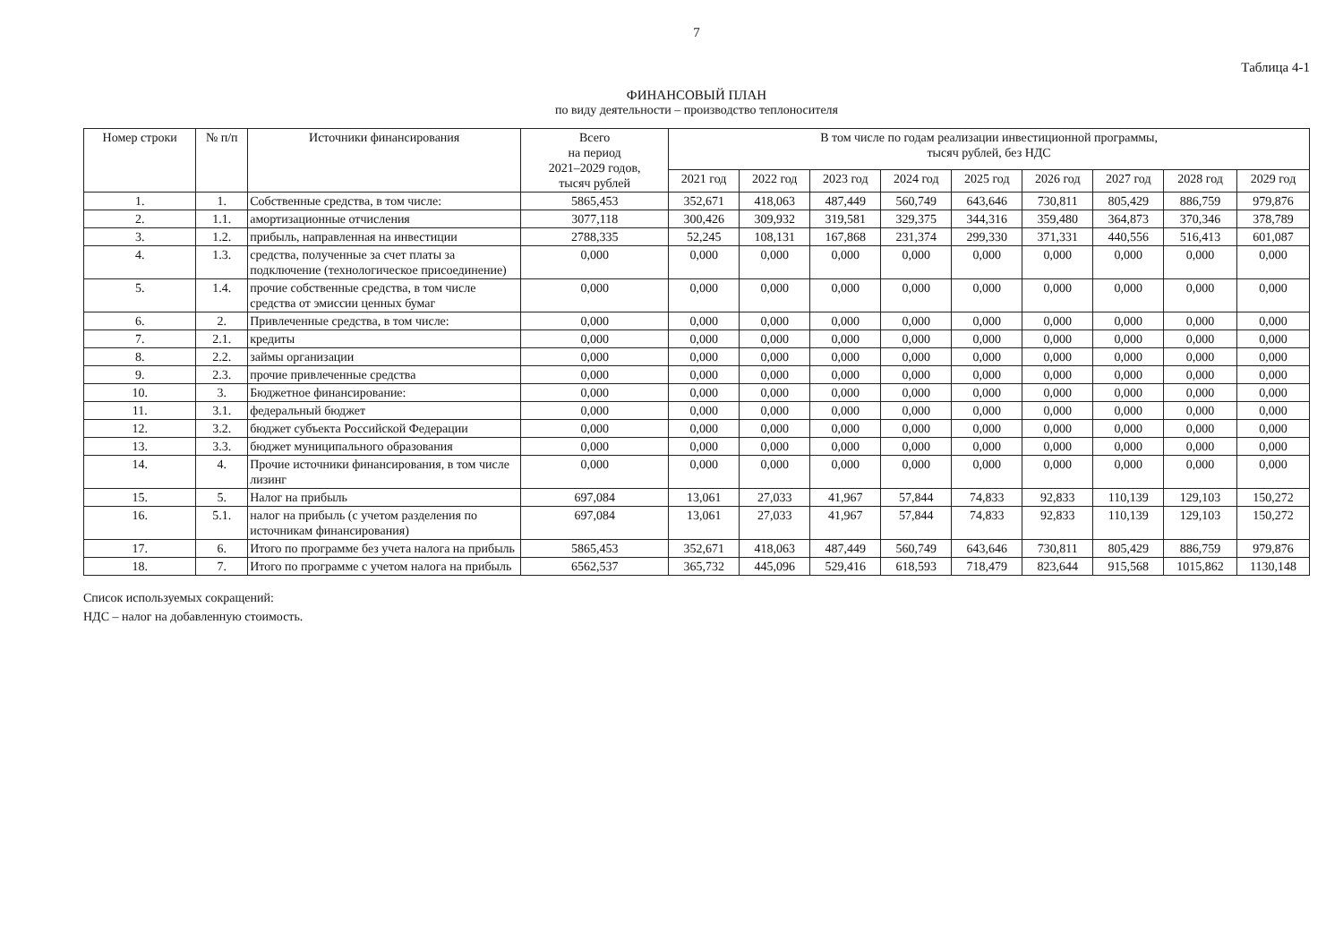7
Таблица 4-1
ФИНАНСОВЫЙ ПЛАН
по виду деятельности – производство теплоносителя
| Номер строки | № п/п | Источники финансирования | Всего на период 2021–2029 годов, тысяч рублей | В том числе по годам реализации инвестиционной программы, тысяч рублей, без НДС | | | | | | | | |
| --- | --- | --- | --- | --- | --- | --- | --- | --- | --- | --- | --- | --- |
| | | | | 2021 год | 2022 год | 2023 год | 2024 год | 2025 год | 2026 год | 2027 год | 2028 год | 2029 год |
| 1. | 1. | Собственные средства, в том числе: | 5865,453 | 352,671 | 418,063 | 487,449 | 560,749 | 643,646 | 730,811 | 805,429 | 886,759 | 979,876 |
| 2. | 1.1. | амортизационные отчисления | 3077,118 | 300,426 | 309,932 | 319,581 | 329,375 | 344,316 | 359,480 | 364,873 | 370,346 | 378,789 |
| 3. | 1.2. | прибыль, направленная на инвестиции | 2788,335 | 52,245 | 108,131 | 167,868 | 231,374 | 299,330 | 371,331 | 440,556 | 516,413 | 601,087 |
| 4. | 1.3. | средства, полученные за счет платы за подключение (технологическое присоединение) | 0,000 | 0,000 | 0,000 | 0,000 | 0,000 | 0,000 | 0,000 | 0,000 | 0,000 | 0,000 |
| 5. | 1.4. | прочие собственные средства, в том числе средства от эмиссии ценных бумаг | 0,000 | 0,000 | 0,000 | 0,000 | 0,000 | 0,000 | 0,000 | 0,000 | 0,000 | 0,000 |
| 6. | 2. | Привлеченные средства, в том числе: | 0,000 | 0,000 | 0,000 | 0,000 | 0,000 | 0,000 | 0,000 | 0,000 | 0,000 | 0,000 |
| 7. | 2.1. | кредиты | 0,000 | 0,000 | 0,000 | 0,000 | 0,000 | 0,000 | 0,000 | 0,000 | 0,000 | 0,000 |
| 8. | 2.2. | займы организации | 0,000 | 0,000 | 0,000 | 0,000 | 0,000 | 0,000 | 0,000 | 0,000 | 0,000 | 0,000 |
| 9. | 2.3. | прочие привлеченные средства | 0,000 | 0,000 | 0,000 | 0,000 | 0,000 | 0,000 | 0,000 | 0,000 | 0,000 | 0,000 |
| 10. | 3. | Бюджетное финансирование: | 0,000 | 0,000 | 0,000 | 0,000 | 0,000 | 0,000 | 0,000 | 0,000 | 0,000 | 0,000 |
| 11. | 3.1. | федеральный бюджет | 0,000 | 0,000 | 0,000 | 0,000 | 0,000 | 0,000 | 0,000 | 0,000 | 0,000 | 0,000 |
| 12. | 3.2. | бюджет субъекта Российской Федерации | 0,000 | 0,000 | 0,000 | 0,000 | 0,000 | 0,000 | 0,000 | 0,000 | 0,000 | 0,000 |
| 13. | 3.3. | бюджет муниципального образования | 0,000 | 0,000 | 0,000 | 0,000 | 0,000 | 0,000 | 0,000 | 0,000 | 0,000 | 0,000 |
| 14. | 4. | Прочие источники финансирования, в том числе лизинг | 0,000 | 0,000 | 0,000 | 0,000 | 0,000 | 0,000 | 0,000 | 0,000 | 0,000 | 0,000 |
| 15. | 5. | Налог на прибыль | 697,084 | 13,061 | 27,033 | 41,967 | 57,844 | 74,833 | 92,833 | 110,139 | 129,103 | 150,272 |
| 16. | 5.1. | налог на прибыль (с учетом разделения по источникам финансирования) | 697,084 | 13,061 | 27,033 | 41,967 | 57,844 | 74,833 | 92,833 | 110,139 | 129,103 | 150,272 |
| 17. | 6. | Итого по программе без учета налога на прибыль | 5865,453 | 352,671 | 418,063 | 487,449 | 560,749 | 643,646 | 730,811 | 805,429 | 886,759 | 979,876 |
| 18. | 7. | Итого по программе с учетом налога на прибыль | 6562,537 | 365,732 | 445,096 | 529,416 | 618,593 | 718,479 | 823,644 | 915,568 | 1015,862 | 1130,148 |
Список используемых сокращений:
НДС – налог на добавленную стоимость.